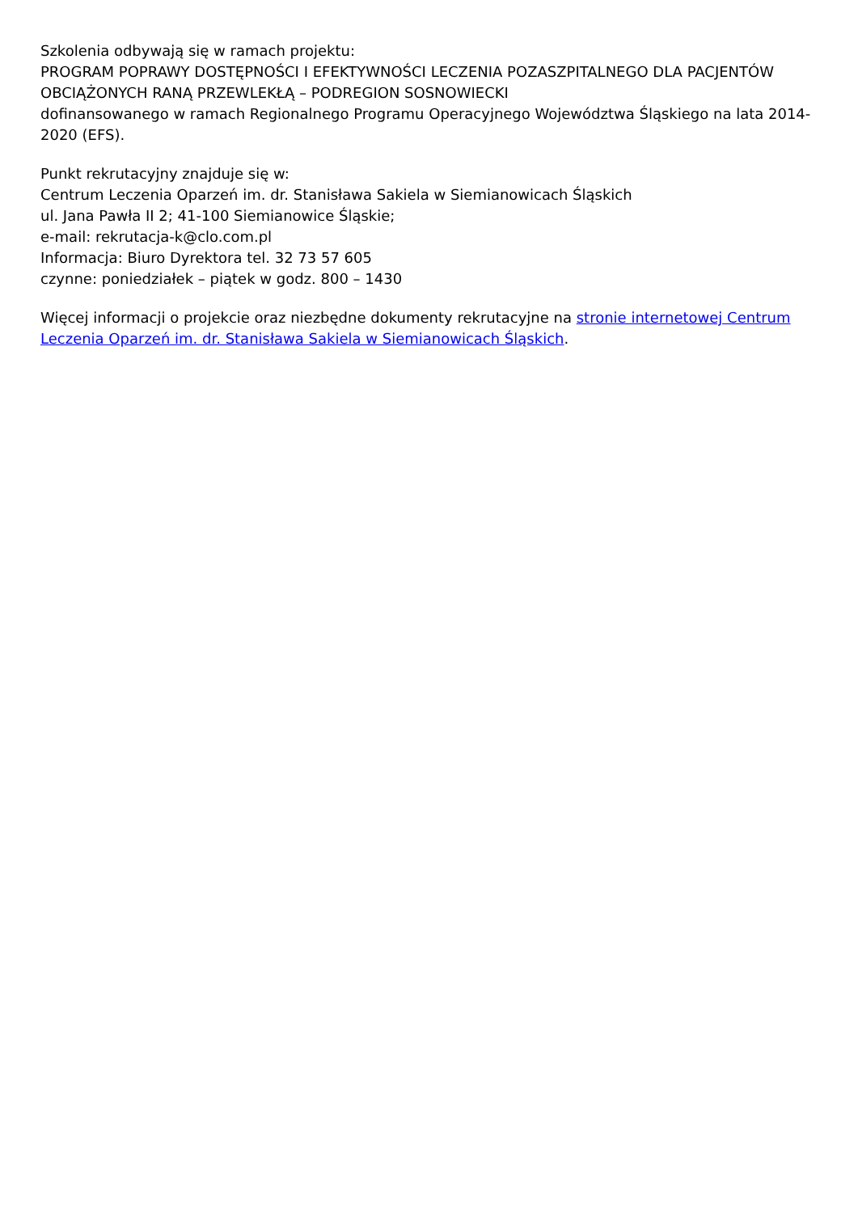Szkolenia odbywają się w ramach projektu:
PROGRAM POPRAWY DOSTĘPNOŚCI I EFEKTYWNOŚCI LECZENIA POZASZPITALNEGO DLA PACJENTÓW OBCIĄŻONYCH RANĄ PRZEWLEKŁĄ – PODREGION SOSNOWIECKI
dofinansowanego w ramach Regionalnego Programu Operacyjnego Województwa Śląskiego na lata 2014-2020 (EFS).
Punkt rekrutacyjny znajduje się w:
Centrum Leczenia Oparzeń im. dr. Stanisława Sakiela w Siemianowicach Śląskich
ul. Jana Pawła II 2; 41-100 Siemianowice Śląskie;
e-mail: rekrutacja-k@clo.com.pl
Informacja: Biuro Dyrektora tel. 32 73 57 605
czynne: poniedziałek – piątek w godz. 800 – 1430
Więcej informacji o projekcie oraz niezbędne dokumenty rekrutacyjne na stronie internetowej Centrum Leczenia Oparzeń im. dr. Stanisława Sakiela w Siemianowicach Śląskich.